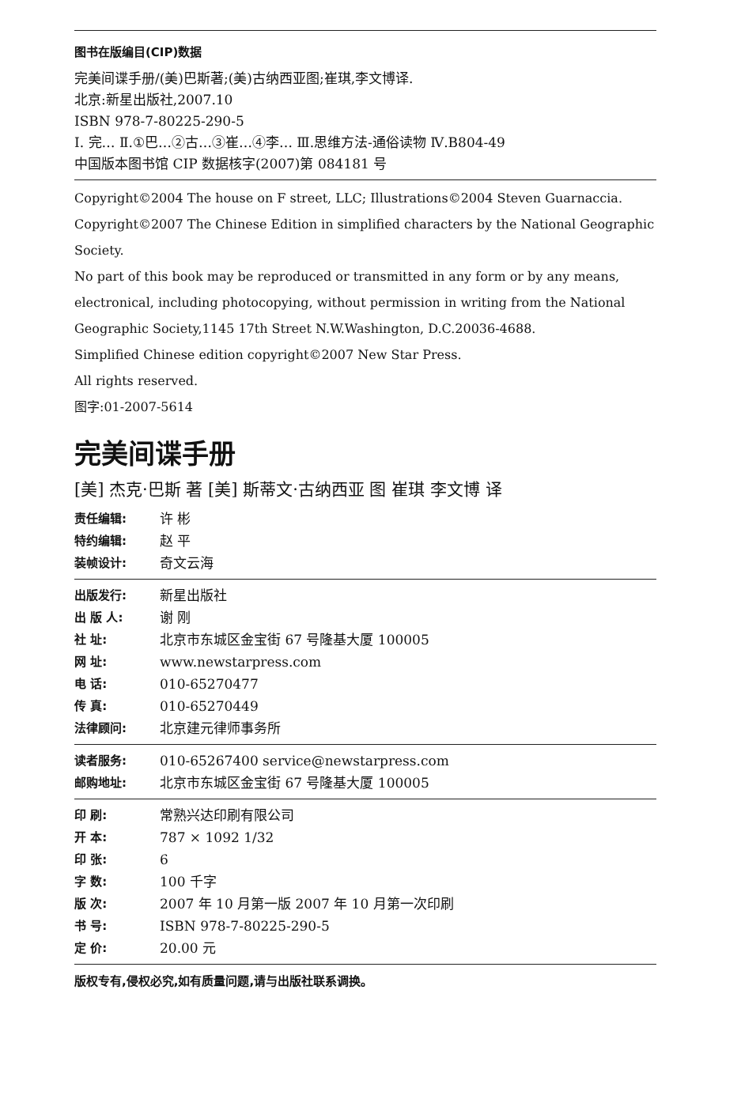图书在版编目(CIP)数据
完美间谍手册/(美)巴斯著;(美)古纳西亚图;崔琪,李文博译.
北京:新星出版社,2007.10
ISBN 978-7-80225-290-5
I. 完… Ⅱ.①巴…②古…③崔…④李… Ⅲ.思维方法-通俗读物 Ⅳ.B804-49
中国版本图书馆 CIP 数据核字(2007)第 084181 号
Copyright©2004 The house on F street, LLC; Illustrations©2004 Steven Guarnaccia.
Copyright©2007 The Chinese Edition in simplified characters by the National Geographic Society.
No part of this book may be reproduced or transmitted in any form or by any means, electronical, including photocopying, without permission in writing from the National Geographic Society,1145 17th Street N.W.Washington, D.C.20036-4688.
Simplified Chinese edition copyright©2007 New Star Press.
All rights reserved.
图字:01-2007-5614
完美间谍手册
[美] 杰克·巴斯 著 [美] 斯蒂文·古纳西亚 图 崔琪 李文博 译
责任编辑: 许 彬
特约编辑: 赵 平
装帧设计: 奇文云海
出版发行: 新星出版社
出 版 人: 谢 刚
社 址: 北京市东城区金宝街 67 号隆基大厦 100005
网 址: www.newstarpress.com
电 话: 010-65270477
传 真: 010-65270449
法律顾问: 北京建元律师事务所
读者服务: 010-65267400 service@newstarpress.com
邮购地址: 北京市东城区金宝街 67 号隆基大厦 100005
印 刷: 常熟兴达印刷有限公司
开 本: 787 × 1092 1/32
印 张: 6
字 数: 100 千字
版 次: 2007 年 10 月第一版 2007 年 10 月第一次印刷
书 号: ISBN 978-7-80225-290-5
定 价: 20.00 元
版权专有,侵权必究,如有质量问题,请与出版社联系调换。